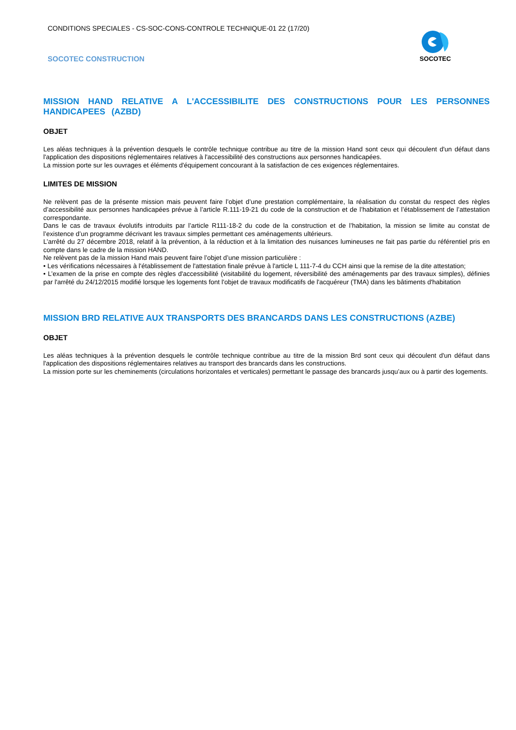CONDITIONS SPECIALES - CS-SOC-CONS-CONTROLE TECHNIQUE-01 22 (17/20)
SOCOTEC CONSTRUCTION
SOCOTEC
MISSION HAND RELATIVE A L'ACCESSIBILITE DES CONSTRUCTIONS POUR LES PERSONNES HANDICAPEES (AZBD)
OBJET
Les aléas techniques à la prévention desquels le contrôle technique contribue au titre de la mission Hand sont ceux qui découlent d'un défaut dans l'application des dispositions réglementaires relatives à l'accessibilité des constructions aux personnes handicapées.
La mission porte sur les ouvrages et éléments d'équipement concourant à la satisfaction de ces exigences réglementaires.
LIMITES DE MISSION
Ne relèvent pas de la présente mission mais peuvent faire l’objet d’une prestation complémentaire, la réalisation du constat du respect des règles d’accessibilité aux personnes handicapées prévue à l’article R.111-19-21 du code de la construction et de l’habitation et l’établissement de l’attestation correspondante.
Dans le cas de travaux évolutifs introduits par l’article R111-18-2 du code de la construction et de l’habitation, la mission se limite au constat de l’existence d’un programme décrivant les travaux simples permettant ces aménagements ultérieurs.
L’arrêté du 27 décembre 2018, relatif à la prévention, à la réduction et à la limitation des nuisances lumineuses ne fait pas partie du référentiel pris en compte dans le cadre de la mission HAND.
Ne relèvent pas de la mission Hand mais peuvent faire l’objet d’une mission particulière :
• Les vérifications nécessaires à l'établissement de l'attestation finale prévue à l'article L 111-7-4 du CCH ainsi que la remise de la dite attestation;
• L’examen de la prise en compte des règles d'accessibilité (visitabilité du logement, réversibilité des aménagements par des travaux simples), définies par l'arrêté du 24/12/2015 modifié lorsque les logements font l'objet de travaux modificatifs de l'acquéreur (TMA) dans les bâtiments d'habitation
MISSION BRD RELATIVE AUX TRANSPORTS DES BRANCARDS DANS LES CONSTRUCTIONS (AZBE)
OBJET
Les aléas techniques à la prévention desquels le contrôle technique contribue au titre de la mission Brd sont ceux qui découlent d'un défaut dans l'application des dispositions réglementaires relatives au transport des brancards dans les constructions.
La mission porte sur les cheminements (circulations horizontales et verticales) permettant le passage des brancards jusqu’aux ou à partir des logements.